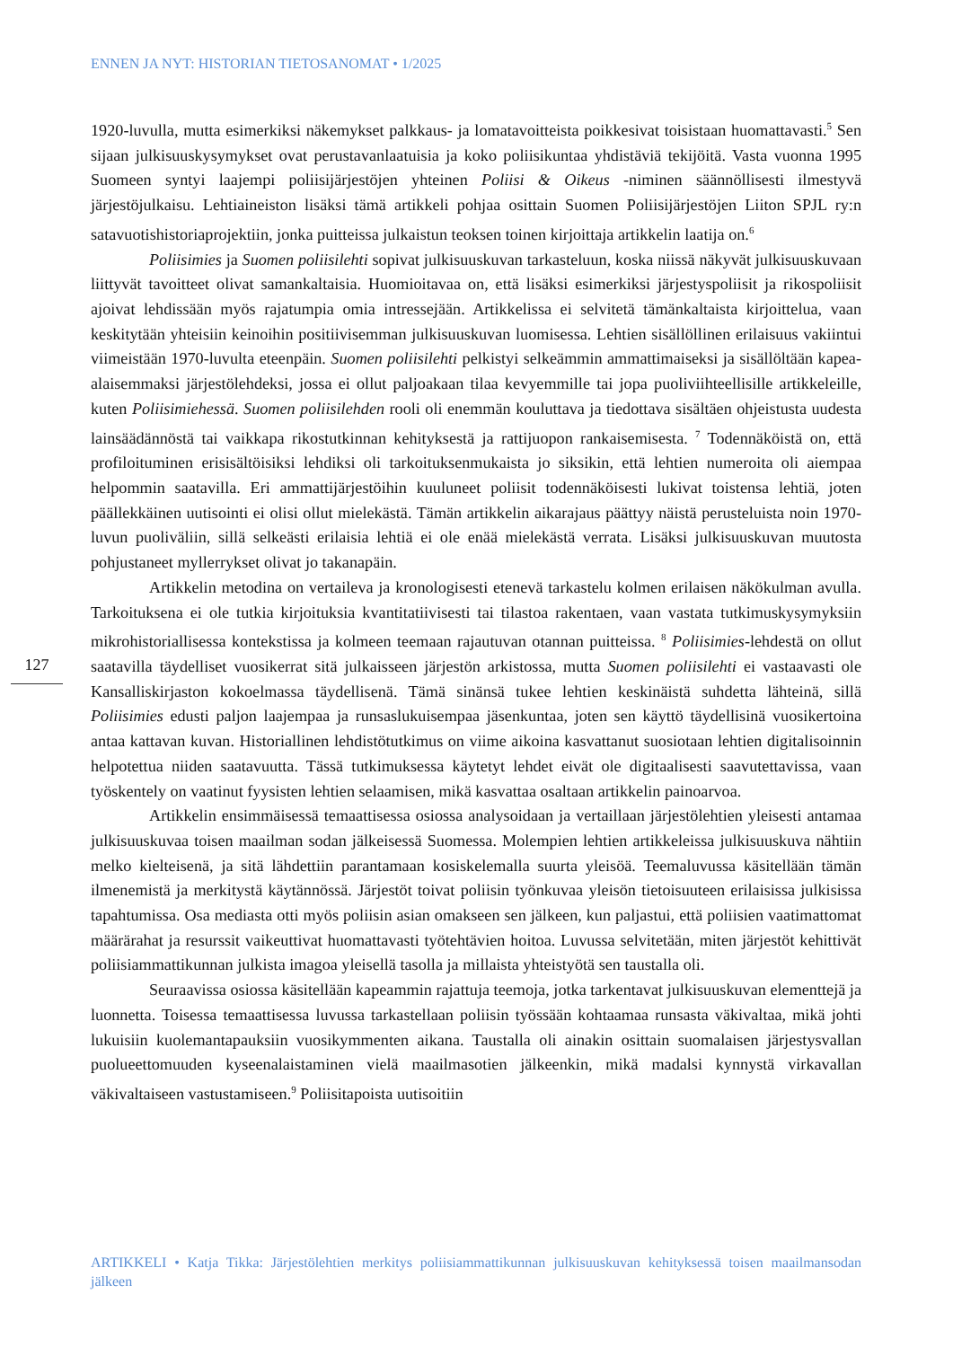ENNEN JA NYT: HISTORIAN TIETOSANOMAT • 1/2025
1920-luvulla, mutta esimerkiksi näkemykset palkkaus- ja lomatavoitteista poikkesivat toisistaan huomattavasti.<sup>5</sup> Sen sijaan julkisuuskysymykset ovat perustavanlaatuisia ja koko poliisikuntaa yhdistäviä tekijöitä. Vasta vuonna 1995 Suomeen syntyi laajempi poliisijärjestöjen yhteinen Poliisi & Oikeus -niminen säännöllisesti ilmestyvä järjestöjulkaisu. Lehtiaineiston lisäksi tämä artikkeli pohjaa osittain Suomen Poliisijärjestöjen Liiton SPJL ry:n satavuotishistoriaprojektiin, jonka puitteissa julkaistun teoksen toinen kirjoittaja artikkelin laatija on.<sup>6</sup>
Poliisimies ja Suomen poliisilehti sopivat julkisuuskuvan tarkasteluun, koska niissä näkyvät julkisuuskuvaan liittyvät tavoitteet olivat samankaltaisia. Huomioitavaa on, että lisäksi esimerkiksi järjestyspoliisit ja rikospoliisit ajoivat lehdissään myös rajatumpia omia intressejään. Artikkelissa ei selvitetä tämänkaltaista kirjoittelua, vaan keskitytään yhteisiin keinoihin positiivisemman julkisuuskuvan luomisessa. Lehtien sisällöllinen erilaisuus vakiintui viimeistään 1970-luvulta eteenpäin. Suomen poliisilehti pelkistyi selkeämmin ammattimaiseksi ja sisällöltään kapea-alaisemmaksi järjestölehdeksi, jossa ei ollut paljoakaan tilaa kevyemmille tai jopa puoliviihteellisille artikkeleille, kuten Poliisimiehessä. Suomen poliisilehden rooli oli enemmän kouluttava ja tiedottava sisältäen ohjeistusta uudesta lainsäädännöstä tai vaikkapa rikostutkinnan kehityksestä ja rattijuopon rankaisemisesta. <sup>7</sup> Todennäköistä on, että profiloituminen erisisältöisiksi lehdiksi oli tarkoituksenmukaista jo siksikin, että lehtien numeroita oli aiempaa helpommin saatavilla. Eri ammattijärjestöihin kuuluneet poliisit todennäköisesti lukivat toistensa lehtiä, joten päällekkäinen uutisointi ei olisi ollut mielekästä. Tämän artikkelin aikarajaus päättyy näistä perusteluista noin 1970-luvun puoliväliin, sillä selkeästi erilaisia lehtiä ei ole enää mielekästä verrata. Lisäksi julkisuuskuvan muutosta pohjustaneet myllerrykset olivat jo takanapäin.
Artikkelin metodina on vertaileva ja kronologisesti etenevä tarkastelu kolmen erilaisen näkökulman avulla. Tarkoituksena ei ole tutkia kirjoituksia kvantitatiivisesti tai tilastoa rakentaen, vaan vastata tutkimuskysymyksiin mikrohistoriallisessa kontekstissa ja kolmeen teemaan rajautuvan otannan puitteissa. <sup>8</sup> Poliisimies-lehdestä on ollut saatavilla täydelliset vuosikerrat sitä julkaisseen järjestön arkistossa, mutta Suomen poliisilehti ei vastaavasti ole Kansalliskirjaston kokoelmassa täydellisenä. Tämä sinänsä tukee lehtien keskinäistä suhdetta lähteinä, sillä Poliisimies edusti paljon laajempaa ja runsaslukuisempaa jäsenkuntaa, joten sen käyttö täydellisinä vuosikertoina antaa kattavan kuvan. Historiallinen lehdistötutkimus on viime aikoina kasvattanut suosiotaan lehtien digitalisoinnin helpotettua niiden saatavuutta. Tässä tutkimuksessa käytetyt lehdet eivät ole digitaalisesti saavutettavissa, vaan työskentely on vaatinut fyysisten lehtien selaamisen, mikä kasvattaa osaltaan artikkelin painoarvoa.
Artikkelin ensimmäisessä temaattisessa osiossa analysoidaan ja vertaillaan järjestölehtien yleisesti antamaa julkisuuskuvaa toisen maailman sodan jälkeisessä Suomessa. Molempien lehtien artikkeleissa julkisuuskuva nähtiin melko kielteisenä, ja sitä lähdettiin parantamaan kosiskelemalla suurta yleisöä. Teemaluvussa käsitellään tämän ilmenemistä ja merkitystä käytännössä. Järjestöt toivat poliisin työnkuvaa yleisön tietoisuuteen erilaisissa julkisissa tapahtumissa. Osa mediasta otti myös poliisin asian omakseen sen jälkeen, kun paljastui, että poliisien vaatimattomat määrärahat ja resurssit vaikeuttivat huomattavasti työtehtävien hoitoa. Luvussa selvitetään, miten järjestöt kehittivät poliisiammattikunnan julkista imagoa yleisellä tasolla ja millaista yhteistyötä sen taustalla oli.
Seuraavissa osiossa käsitellään kapeammin rajattuja teemoja, jotka tarkentavat julkisuuskuvan elementtejä ja luonnetta. Toisessa temaattisessa luvussa tarkastellaan poliisin työssään kohtaamaa runsasta väkivaltaa, mikä johti lukuisiin kuolemantapauksiin vuosikymmenten aikana. Taustalla oli ainakin osittain suomalaisen järjestysvallan puolueettomuuden kyseenalaistaminen vielä maailmasotien jälkeenkin, mikä madalsi kynnystä virkavallan väkivaltaiseen vastustamiseen.<sup>9</sup> Poliisitapoista uutisoitiin
127
ARTIKKELI • Katja Tikka: Järjestölehtien merkitys poliisiammattikunnan julkisuuskuvan kehityksessä toisen maailmansodan jälkeen